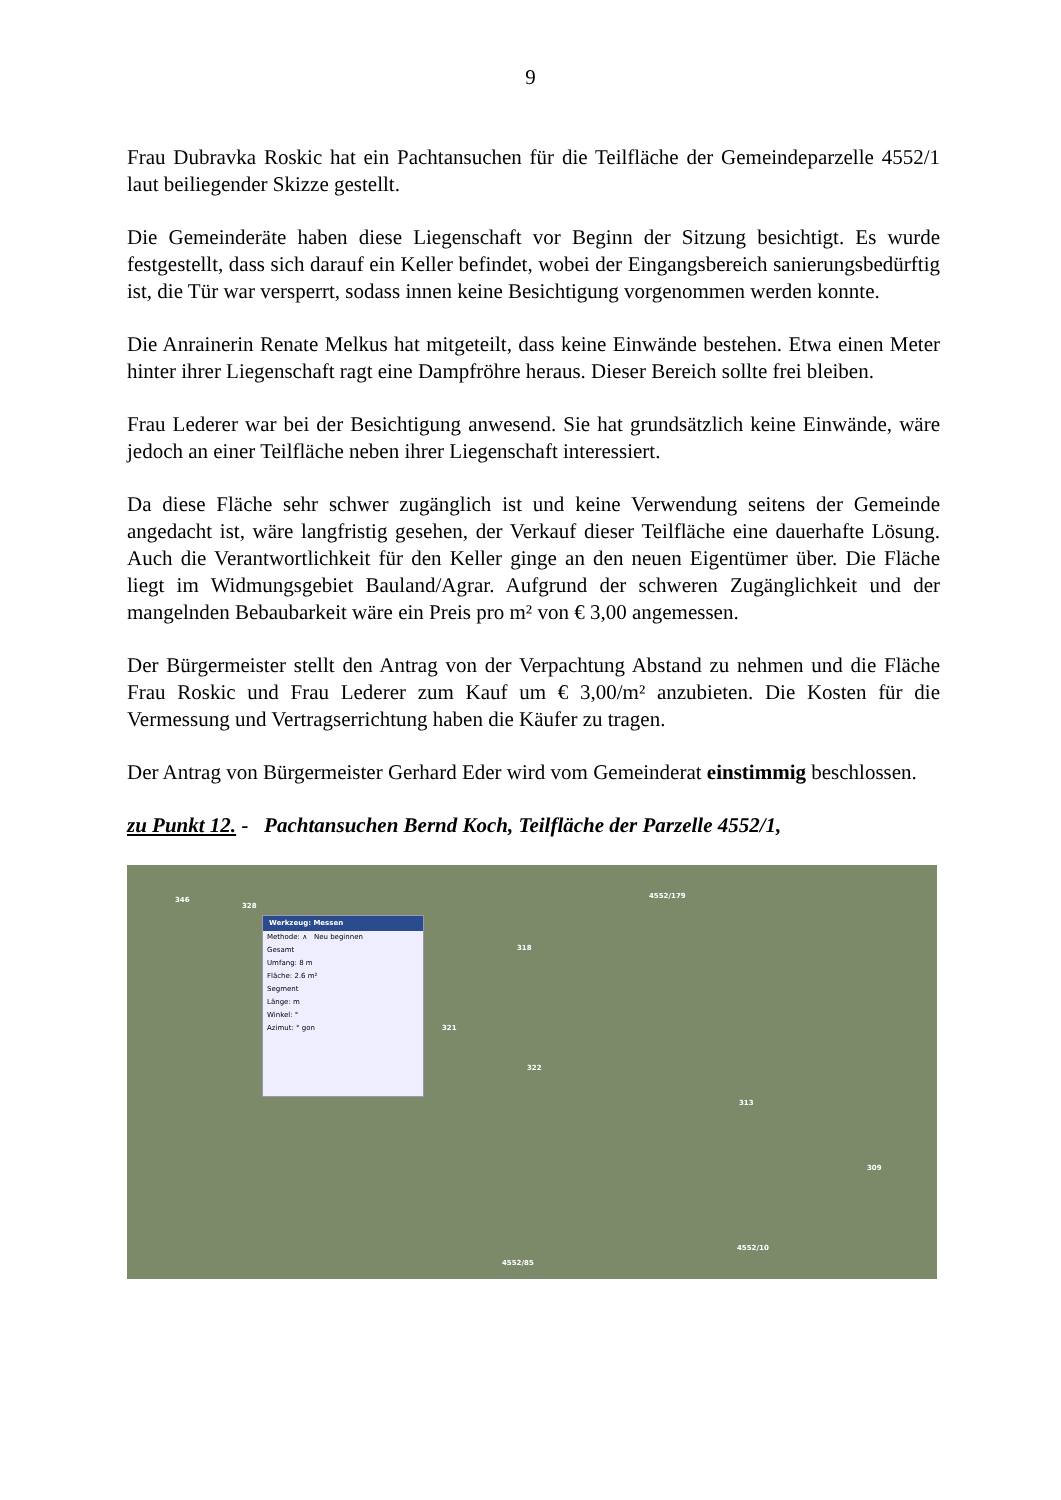9
Frau Dubravka Roskic hat ein Pachtansuchen für die Teilfläche der Gemeindeparzelle 4552/1 laut beiliegender Skizze gestellt.
Die Gemeinderäte haben diese Liegenschaft vor Beginn der Sitzung besichtigt. Es wurde festgestellt, dass sich darauf ein Keller befindet, wobei der Eingangsbereich sanierungsbedürftig ist, die Tür war versperrt, sodass innen keine Besichtigung vorgenommen werden konnte.
Die Anrainerin Renate Melkus hat mitgeteilt, dass keine Einwände bestehen. Etwa einen Meter hinter ihrer Liegenschaft ragt eine Dampfröhre heraus. Dieser Bereich sollte frei bleiben.
Frau Lederer war bei der Besichtigung anwesend. Sie hat grundsätzlich keine Einwände, wäre jedoch an einer Teilfläche neben ihrer Liegenschaft interessiert.
Da diese Fläche sehr schwer zugänglich ist und keine Verwendung seitens der Gemeinde angedacht ist, wäre langfristig gesehen, der Verkauf dieser Teilfläche eine dauerhafte Lösung. Auch die Verantwortlichkeit für den Keller ginge an den neuen Eigentümer über. Die Fläche liegt im Widmungsgebiet Bauland/Agrar. Aufgrund der schweren Zugänglichkeit und der mangelnden Bebaubarkeit wäre ein Preis pro m² von € 3,00 angemessen.
Der Bürgermeister stellt den Antrag von der Verpachtung Abstand zu nehmen und die Fläche Frau Roskic und Frau Lederer zum Kauf um € 3,00/m² anzubieten. Die Kosten für die Vermessung und Vertragserrichtung haben die Käufer zu tragen.
Der Antrag von Bürgermeister Gerhard Eder wird vom Gemeinderat einstimmig beschlossen.
zu Punkt 12. - Pachtansuchen Bernd Koch, Teilfläche der Parzelle 4552/1,
Werkzeug: Messen
Methode: ∧ Neu beginnen
Gesamt
Umfang: 8 m
Fläche: 2.6 m²
Segment
Länge: m
Winkel: °
Azimut: ° gon
346
328
318
4552/179
322
321
313
309
4552/10
4552/85